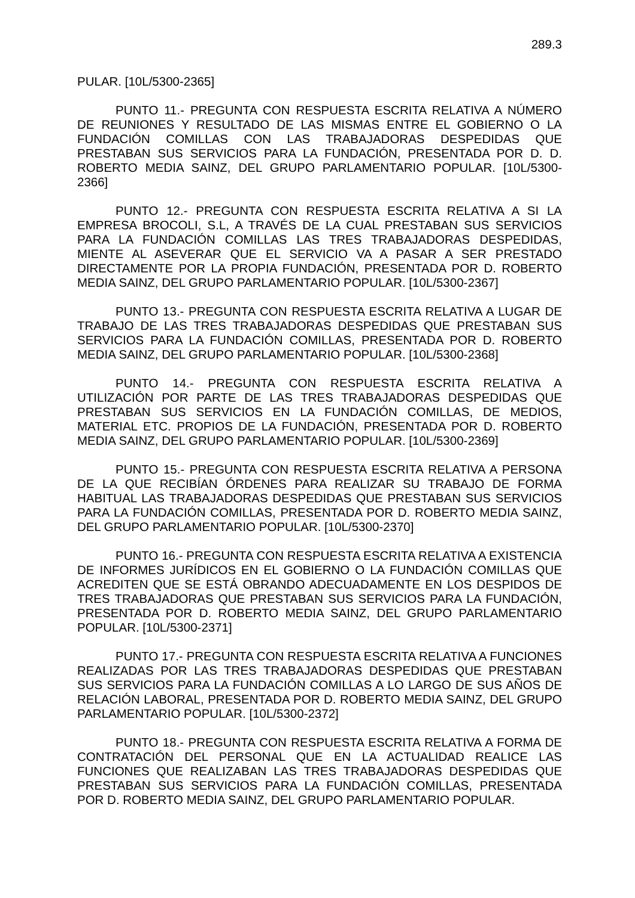289.3
PULAR. [10L/5300-2365]
PUNTO 11.- PREGUNTA CON RESPUESTA ESCRITA RELATIVA A NÚMERO DE REUNIONES Y RESULTADO DE LAS MISMAS ENTRE EL GOBIERNO O LA FUNDACIÓN COMILLAS CON LAS TRABAJADORAS DESPEDIDAS QUE PRESTABAN SUS SERVICIOS PARA LA FUNDACIÓN, PRESENTADA POR D. D. ROBERTO MEDIA SAINZ, DEL GRUPO PARLAMENTARIO POPULAR. [10L/5300-2366]
PUNTO 12.- PREGUNTA CON RESPUESTA ESCRITA RELATIVA A SI LA EMPRESA BROCOLI, S.L, A TRAVÉS DE LA CUAL PRESTABAN SUS SERVICIOS PARA LA FUNDACIÓN COMILLAS LAS TRES TRABAJADORAS DESPEDIDAS, MIENTE AL ASEVERAR QUE EL SERVICIO VA A PASAR A SER PRESTADO DIRECTAMENTE POR LA PROPIA FUNDACIÓN, PRESENTADA POR D. ROBERTO MEDIA SAINZ, DEL GRUPO PARLAMENTARIO POPULAR. [10L/5300-2367]
PUNTO 13.- PREGUNTA CON RESPUESTA ESCRITA RELATIVA A LUGAR DE TRABAJO DE LAS TRES TRABAJADORAS DESPEDIDAS QUE PRESTABAN SUS SERVICIOS PARA LA FUNDACIÓN COMILLAS, PRESENTADA POR D. ROBERTO MEDIA SAINZ, DEL GRUPO PARLAMENTARIO POPULAR. [10L/5300-2368]
PUNTO 14.- PREGUNTA CON RESPUESTA ESCRITA RELATIVA A UTILIZACIÓN POR PARTE DE LAS TRES TRABAJADORAS DESPEDIDAS QUE PRESTABAN SUS SERVICIOS EN LA FUNDACIÓN COMILLAS, DE MEDIOS, MATERIAL ETC. PROPIOS DE LA FUNDACIÓN, PRESENTADA POR D. ROBERTO MEDIA SAINZ, DEL GRUPO PARLAMENTARIO POPULAR. [10L/5300-2369]
PUNTO 15.- PREGUNTA CON RESPUESTA ESCRITA RELATIVA A PERSONA DE LA QUE RECIBÍAN ÓRDENES PARA REALIZAR SU TRABAJO DE FORMA HABITUAL LAS TRABAJADORAS DESPEDIDAS QUE PRESTABAN SUS SERVICIOS PARA LA FUNDACIÓN COMILLAS, PRESENTADA POR D. ROBERTO MEDIA SAINZ, DEL GRUPO PARLAMENTARIO POPULAR. [10L/5300-2370]
PUNTO 16.- PREGUNTA CON RESPUESTA ESCRITA RELATIVA A EXISTENCIA DE INFORMES JURÍDICOS EN EL GOBIERNO O LA FUNDACIÓN COMILLAS QUE ACREDITEN QUE SE ESTÁ OBRANDO ADECUADAMENTE EN LOS DESPIDOS DE TRES TRABAJADORAS QUE PRESTABAN SUS SERVICIOS PARA LA FUNDACIÓN, PRESENTADA POR D. ROBERTO MEDIA SAINZ, DEL GRUPO PARLAMENTARIO POPULAR. [10L/5300-2371]
PUNTO 17.- PREGUNTA CON RESPUESTA ESCRITA RELATIVA A FUNCIONES REALIZADAS POR LAS TRES TRABAJADORAS DESPEDIDAS QUE PRESTABAN SUS SERVICIOS PARA LA FUNDACIÓN COMILLAS A LO LARGO DE SUS AÑOS DE RELACIÓN LABORAL, PRESENTADA POR D. ROBERTO MEDIA SAINZ, DEL GRUPO PARLAMENTARIO POPULAR. [10L/5300-2372]
PUNTO 18.- PREGUNTA CON RESPUESTA ESCRITA RELATIVA A FORMA DE CONTRATACIÓN DEL PERSONAL QUE EN LA ACTUALIDAD REALICE LAS FUNCIONES QUE REALIZABAN LAS TRES TRABAJADORAS DESPEDIDAS QUE PRESTABAN SUS SERVICIOS PARA LA FUNDACIÓN COMILLAS, PRESENTADA POR D. ROBERTO MEDIA SAINZ, DEL GRUPO PARLAMENTARIO POPULAR.